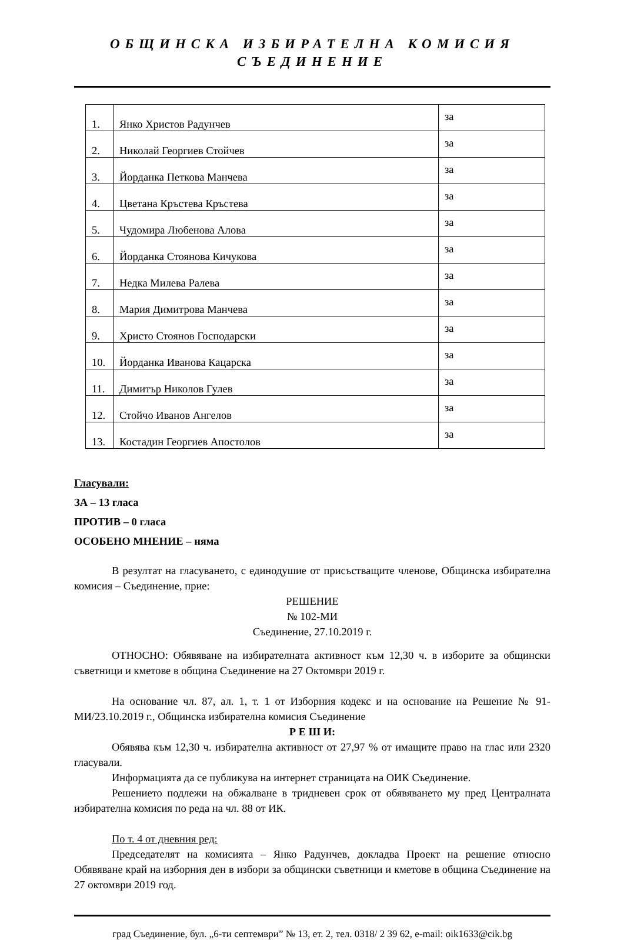ОБЩИНСКА ИЗБИРАТЕЛНА КОМИСИЯ
СЪЕДИНЕНИЕ
| 1. | Янко Христов Радунчев | за |
| 2. | Николай Георгиев Стойчев | за |
| 3. | Йорданка Петкова Манчева | за |
| 4. | Цветана Кръстева Кръстева | за |
| 5. | Чудомира Любенова Алова | за |
| 6. | Йорданка Стоянова Кичукова | за |
| 7. | Недка Милева Ралева | за |
| 8. | Мария Димитрова Манчева | за |
| 9. | Христо Стоянов Господарски | за |
| 10. | Йорданка Иванова Кацарска | за |
| 11. | Димитър Николов Гулев | за |
| 12. | Стойчо Иванов Ангелов | за |
| 13. | Костадин Георгиев Апостолов | за |
Гласували:
ЗА – 13 гласа
ПРОТИВ – 0 гласа
ОСОБЕНО МНЕНИЕ – няма
В резултат на гласуването, с единодушие от присъстващите членове, Общинска избирателна комисия – Съединение, прие:
РЕШЕНИЕ
№ 102-МИ
Съединение, 27.10.2019 г.
ОТНОСНО: Обявяване на избирателната активност към 12,30 ч. в изборите за общински съветници и кметове в община Съединение на 27 Октомври 2019 г.
На основание чл. 87, ал. 1, т. 1 от Изборния кодекс и на основание на Решение № 91-МИ/23.10.2019 г., Общинска избирателна комисия Съединение
Р Е Ш И:
Обявява към 12,30 ч. избирателна активност от 27,97 % от имащите право на глас или 2320 гласували.
Информацията да се публикува на интернет страницата на ОИК Съединение.
Решението подлежи на обжалване в тридневен срок от обявяването му пред Централната избирателна комисия по реда на чл. 88 от ИК.
По т. 4 от дневния ред:
Председателят на комисията – Янко Радунчев, докладва Проект на решение относно Обявяване край на изборния ден в избори за общински съветници и кметове в община Съединение на 27 октомври 2019 год.
град Съединение, бул. „6-ти септември” № 13, ет. 2, тел. 0318/ 2 39 62, e-mail: oik1633@cik.bg